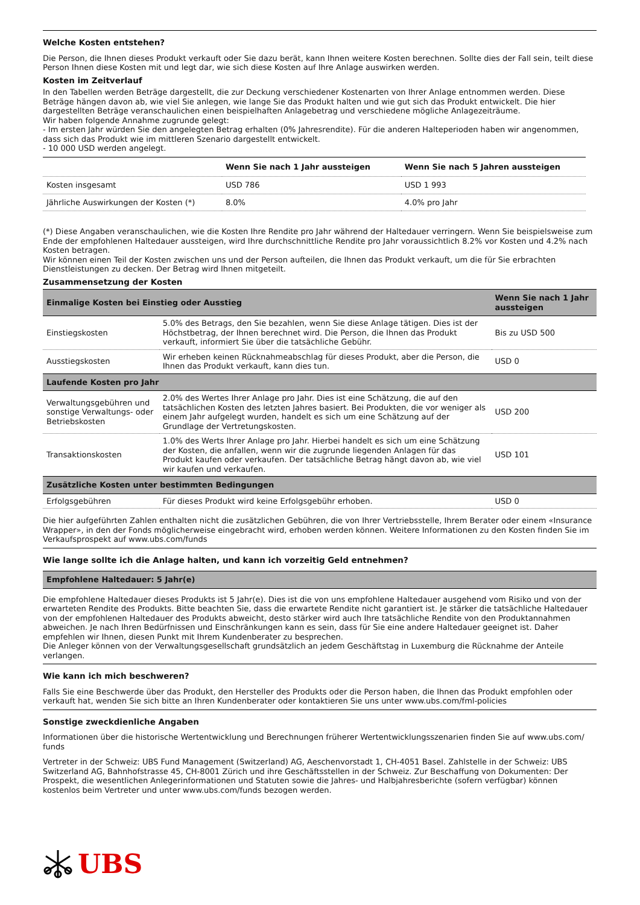Welche Kosten entstehen?
Die Person, die Ihnen dieses Produkt verkauft oder Sie dazu berät, kann Ihnen weitere Kosten berechnen. Sollte dies der Fall sein, teilt diese Person Ihnen diese Kosten mit und legt dar, wie sich diese Kosten auf Ihre Anlage auswirken werden.
Kosten im Zeitverlauf
In den Tabellen werden Beträge dargestellt, die zur Deckung verschiedener Kostenarten von Ihrer Anlage entnommen werden. Diese Beträge hängen davon ab, wie viel Sie anlegen, wie lange Sie das Produkt halten und wie gut sich das Produkt entwickelt. Die hier dargestellten Beträge veranschaulichen einen beispielhaften Anlagebetrag und verschiedene mögliche Anlagezeiträume.
Wir haben folgende Annahme zugrunde gelegt:
- Im ersten Jahr würden Sie den angelegten Betrag erhalten (0% Jahresrendite). Für die anderen Halteperioden haben wir angenommen, dass sich das Produkt wie im mittleren Szenario dargestellt entwickelt.
- 10 000 USD werden angelegt.
| | Wenn Sie nach 1 Jahr aussteigen | Wenn Sie nach 5 Jahren aussteigen |
| --- | --- | --- |
| Kosten insgesamt | USD 786 | USD 1 993 |
| Jährliche Auswirkungen der Kosten (*) | 8.0% | 4.0% pro Jahr |
(*) Diese Angaben veranschaulichen, wie die Kosten Ihre Rendite pro Jahr während der Haltedauer verringern. Wenn Sie beispielsweise zum Ende der empfohlenen Haltedauer aussteigen, wird Ihre durchschnittliche Rendite pro Jahr voraussichtlich 8.2% vor Kosten und 4.2% nach Kosten betragen.
Wir können einen Teil der Kosten zwischen uns und der Person aufteilen, die Ihnen das Produkt verkauft, um die für Sie erbrachten Dienstleistungen zu decken. Der Betrag wird Ihnen mitgeteilt.
Zusammensetzung der Kosten
| Einmalige Kosten bei Einstieg oder Ausstieg | | Wenn Sie nach 1 Jahr aussteigen |
| --- | --- | --- |
| Einstiegskosten | 5.0% des Betrags, den Sie bezahlen, wenn Sie diese Anlage tätigen. Dies ist der Höchstbetrag, der Ihnen berechnet wird. Die Person, die Ihnen das Produkt verkauft, informiert Sie über die tatsächliche Gebühr. | Bis zu USD 500 |
| Ausstiegskosten | Wir erheben keinen Rücknahmeabschlag für dieses Produkt, aber die Person, die Ihnen das Produkt verkauft, kann dies tun. | USD 0 |
| Laufende Kosten pro Jahr | | |
| Verwaltungsgebühren und sonstige Verwaltungs- oder Betriebskosten | 2.0% des Wertes Ihrer Anlage pro Jahr. Dies ist eine Schätzung, die auf den tatsächlichen Kosten des letzten Jahres basiert. Bei Produkten, die vor weniger als einem Jahr aufgelegt wurden, handelt es sich um eine Schätzung auf der Grundlage der Vertretungskosten. | USD 200 |
| Transaktionskosten | 1.0% des Werts Ihrer Anlage pro Jahr. Hierbei handelt es sich um eine Schätzung der Kosten, die anfallen, wenn wir die zugrunde liegenden Anlagen für das Produkt kaufen oder verkaufen. Der tatsächliche Betrag hängt davon ab, wie viel wir kaufen und verkaufen. | USD 101 |
| Zusätzliche Kosten unter bestimmten Bedingungen | | |
| Erfolgsgebühren | Für dieses Produkt wird keine Erfolgsgebühr erhoben. | USD 0 |
Die hier aufgeführten Zahlen enthalten nicht die zusätzlichen Gebühren, die von Ihrer Vertriebsstelle, Ihrem Berater oder einem «Insurance Wrapper», in den der Fonds möglicherweise eingebracht wird, erhoben werden können. Weitere Informationen zu den Kosten finden Sie im Verkaufsprospekt auf www.ubs.com/funds
Wie lange sollte ich die Anlage halten, und kann ich vorzeitig Geld entnehmen?
| Empfohlene Haltedauer: 5 Jahr(e) |
| --- |
Die empfohlene Haltedauer dieses Produkts ist 5 Jahr(e). Dies ist die von uns empfohlene Haltedauer ausgehend vom Risiko und von der erwarteten Rendite des Produkts. Bitte beachten Sie, dass die erwartete Rendite nicht garantiert ist. Je stärker die tatsächliche Haltedauer von der empfohlenen Haltedauer des Produkts abweicht, desto stärker wird auch Ihre tatsächliche Rendite von den Produktannahmen abweichen. Je nach Ihren Bedürfnissen und Einschränkungen kann es sein, dass für Sie eine andere Haltedauer geeignet ist. Daher empfehlen wir Ihnen, diesen Punkt mit Ihrem Kundenberater zu besprechen.
Die Anleger können von der Verwaltungsgesellschaft grundsätzlich an jedem Geschäftstag in Luxemburg die Rücknahme der Anteile verlangen.
Wie kann ich mich beschweren?
Falls Sie eine Beschwerde über das Produkt, den Hersteller des Produkts oder die Person haben, die Ihnen das Produkt empfohlen oder verkauft hat, wenden Sie sich bitte an Ihren Kundenberater oder kontaktieren Sie uns unter www.ubs.com/fml-policies
Sonstige zweckdienliche Angaben
Informationen über die historische Wertentwicklung und Berechnungen früherer Wertentwicklungsszenarien finden Sie auf www.ubs.com/ funds
Vertreter in der Schweiz: UBS Fund Management (Switzerland) AG, Aeschenvorstadt 1, CH-4051 Basel. Zahlstelle in der Schweiz: UBS Switzerland AG, Bahnhofstrasse 45, CH-8001 Zürich und ihre Geschäftsstellen in der Schweiz. Zur Beschaffung von Dokumenten: Der Prospekt, die wesentlichen Anlegerinformationen und Statuten sowie die Jahres- und Halbjahresberichte (sofern verfügbar) können kostenlos beim Vertreter und unter www.ubs.com/funds bezogen werden.
UBS